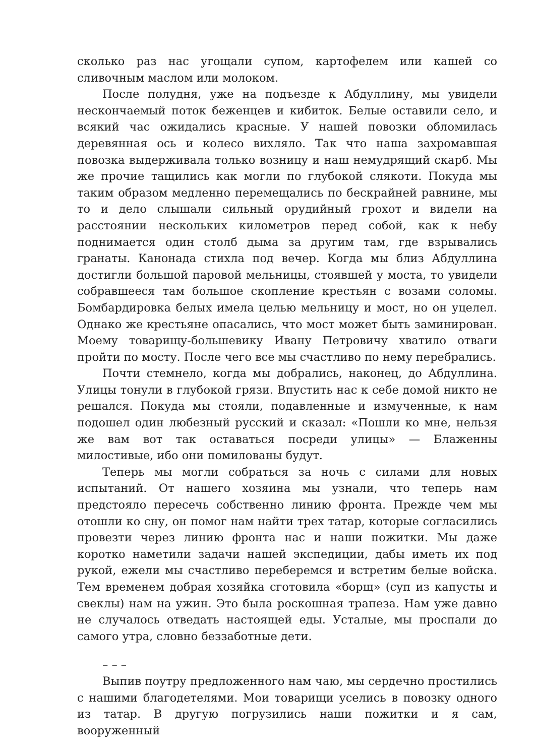сколько раз нас угощали супом, картофелем или кашей со сливочным маслом или молоком.
После полудня, уже на подъезде к Абдуллину, мы увидели нескончаемый поток беженцев и кибиток. Белые оставили село, и всякий час ожидались красные. У нашей повозки обломилась деревянная ось и колесо вихляло. Так что наша захромавшая повозка выдерживала только возницу и наш немудрящий скарб. Мы же прочие тащились как могли по глубокой слякоти. Покуда мы таким образом медленно перемещались по бескрайней равнине, мы то и дело слышали сильный орудийный грохот и видели на расстоянии нескольких километров перед собой, как к небу поднимается один столб дыма за другим там, где взрывались гранаты. Канонада стихла под вечер. Когда мы близ Абдуллина достигли большой паровой мельницы, стоявшей у моста, то увидели собравшееся там большое скопление крестьян с возами соломы. Бомбардировка белых имела целью мельницу и мост, но он уцелел. Однако же крестьяне опасались, что мост может быть заминирован. Моему товарищу-большевику Ивану Петровичу хватило отваги пройти по мосту. После чего все мы счастливо по нему перебрались.
Почти стемнело, когда мы добрались, наконец, до Абдуллина. Улицы тонули в глубокой грязи. Впустить нас к себе домой никто не решался. Покуда мы стояли, подавленные и измученные, к нам подошел один любезный русский и сказал: «Пошли ко мне, нельзя же вам вот так оставаться посреди улицы» — Блаженны милостивые, ибо они помилованы будут.
Теперь мы могли собраться за ночь с силами для новых испытаний. От нашего хозяина мы узнали, что теперь нам предстояло пересечь собственно линию фронта. Прежде чем мы отошли ко сну, он помог нам найти трех татар, которые согласились провезти через линию фронта нас и наши пожитки. Мы даже коротко наметили задачи нашей экспедиции, дабы иметь их под рукой, ежели мы счастливо переберемся и встретим белые войска. Тем временем добрая хозяйка сготовила «борщ» (суп из капусты и свеклы) нам на ужин. Это была роскошная трапеза. Нам уже давно не случалось отведать настоящей еды. Усталые, мы проспали до самого утра, словно беззаботные дети.
– – –
Выпив поутру предложенного нам чаю, мы сердечно простились с нашими благодетелями. Мои товарищи уселись в повозку одного из татар. В другую погрузились наши пожитки и я сам, вооруженный